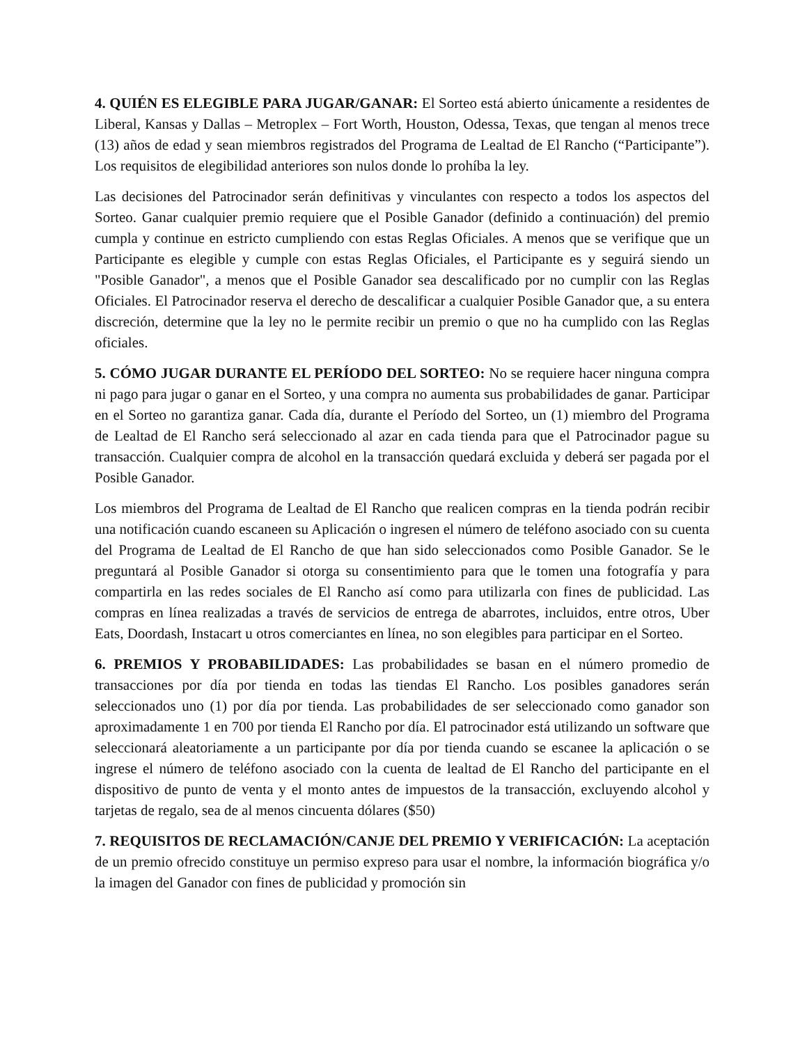4. QUIÉN ES ELEGIBLE PARA JUGAR/GANAR: El Sorteo está abierto únicamente a residentes de Liberal, Kansas y Dallas – Metroplex – Fort Worth, Houston, Odessa, Texas, que tengan al menos trece (13) años de edad y sean miembros registrados del Programa de Lealtad de El Rancho (“Participante”). Los requisitos de elegibilidad anteriores son nulos donde lo prohíba la ley.
Las decisiones del Patrocinador serán definitivas y vinculantes con respecto a todos los aspectos del Sorteo. Ganar cualquier premio requiere que el Posible Ganador (definido a continuación) del premio cumpla y continue en estricto cumpliendo con estas Reglas Oficiales. A menos que se verifique que un Participante es elegible y cumple con estas Reglas Oficiales, el Participante es y seguirá siendo un "Posible Ganador", a menos que el Posible Ganador sea descalificado por no cumplir con las Reglas Oficiales. El Patrocinador reserva el derecho de descalificar a cualquier Posible Ganador que, a su entera discreción, determine que la ley no le permite recibir un premio o que no ha cumplido con las Reglas oficiales.
5. CÓMO JUGAR DURANTE EL PERÍODO DEL SORTEO: No se requiere hacer ninguna compra ni pago para jugar o ganar en el Sorteo, y una compra no aumenta sus probabilidades de ganar. Participar en el Sorteo no garantiza ganar. Cada día, durante el Período del Sorteo, un (1) miembro del Programa de Lealtad de El Rancho será seleccionado al azar en cada tienda para que el Patrocinador pague su transacción. Cualquier compra de alcohol en la transacción quedará excluida y deberá ser pagada por el Posible Ganador.
Los miembros del Programa de Lealtad de El Rancho que realicen compras en la tienda podrán recibir una notificación cuando escaneen su Aplicación o ingresen el número de teléfono asociado con su cuenta del Programa de Lealtad de El Rancho de que han sido seleccionados como Posible Ganador. Se le preguntará al Posible Ganador si otorga su consentimiento para que le tomen una fotografía y para compartirla en las redes sociales de El Rancho así como para utilizarla con fines de publicidad. Las compras en línea realizadas a través de servicios de entrega de abarrotes, incluidos, entre otros, Uber Eats, Doordash, Instacart u otros comerciantes en línea, no son elegibles para participar en el Sorteo.
6. PREMIOS Y PROBABILIDADES: Las probabilidades se basan en el número promedio de transacciones por día por tienda en todas las tiendas El Rancho. Los posibles ganadores serán seleccionados uno (1) por día por tienda. Las probabilidades de ser seleccionado como ganador son aproximadamente 1 en 700 por tienda El Rancho por día. El patrocinador está utilizando un software que seleccionará aleatoriamente a un participante por día por tienda cuando se escanee la aplicación o se ingrese el número de teléfono asociado con la cuenta de lealtad de El Rancho del participante en el dispositivo de punto de venta y el monto antes de impuestos de la transacción, excluyendo alcohol y tarjetas de regalo, sea de al menos cincuenta dólares ($50)
7. REQUISITOS DE RECLAMACIÓN/CANJE DEL PREMIO Y VERIFICACIÓN: La aceptación de un premio ofrecido constituye un permiso expreso para usar el nombre, la información biográfica y/o la imagen del Ganador con fines de publicidad y promoción sin